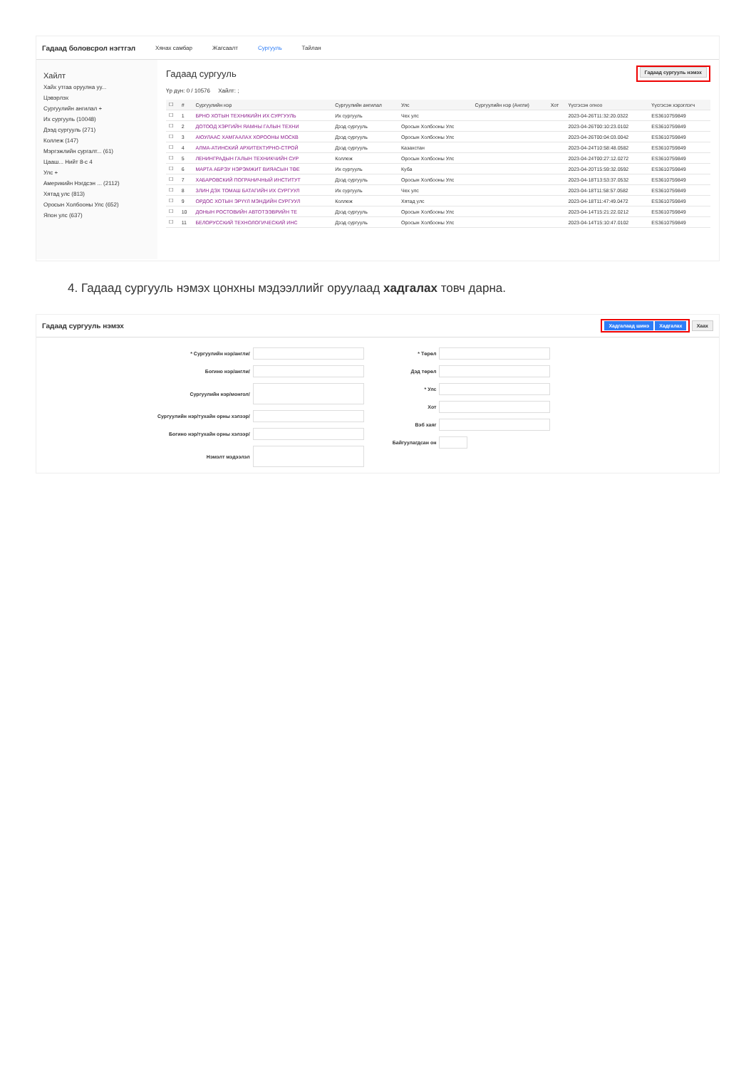Гадаад боловсрол нэгтгэл Хянах самбар Жагсаалт Сургууль Тайлан
Хайлт
Хайх утгаа оруулна уу...
Цэвэрлэх
Сургуулийн ангилал +
Их сургууль (10048)
Дээд сургууль (271)
Коллеж (147)
Мэргэжлийн сургалт... (61)
Цааш... Нийт 8-с 4
Улс +
Америкийн Нэгдсэн ... (2112)
Хятад улс (813)
Оросын Холбооны Улс (652)
Япон улс (637)
Гадаад сургууль
Гадаад сургууль нэмэх
Үр дүн: 0 / 10576 Хайлт: ;
| ☐ | # | Сургуулийн нэр | Сургуулийн ангилал | Улс | Сургуулийн нэр (Англи) | Хот | Үүсгэсэн огноо | Үүсгэсэн хэрэглэгч |
| --- | --- | --- | --- | --- | --- | --- | --- | --- |
| ☐ | 1 | БРНО ХОТЫН ТЕХНИКИЙН ИХ СУРГУУЛЬ | Их сургууль | Чех улс | | | 2023-04-26T11:32:20.0322 | ES3610759849 |
| ☐ | 2 | ДОТООД ХЭРГИЙН ЯАМНЫ ГАЛЫН ТЕХНИ | Дээд сургууль | Оросын Холбооны Улс | | | 2023-04-26T00:10:23.0102 | ES3610759849 |
| ☐ | 3 | АЮУЛААС ХАМГААЛАХ ХОРООНЫ МОСКВ | Дээд сургууль | Оросын Холбооны Улс | | | 2023-04-26T00:04:03.0042 | ES3610759849 |
| ☐ | 4 | АЛМА-АТИНСКИЙ АРХИТЕКТУРНО-СТРОЙ | Дээд сургууль | Казахстан | | | 2023-04-24T10:58:48.0582 | ES3610759849 |
| ☐ | 5 | ЛЕНИНГРАДЫН ГАЛЫН ТЕХНИКЧИЙН СУР | Коллеж | Оросын Холбооны Улс | | | 2023-04-24T00:27:12.0272 | ES3610759849 |
| ☐ | 6 | МАРТА АБРЭУ НЭРЭМЖИТ ВИЯАСЫН ТӨЕ | Их сургууль | Куба | | | 2023-04-20T15:59:32.0592 | ES3610759849 |
| ☐ | 7 | ХАБАРОВСКИЙ ПОГРАНИЧНЫЙ ИНСТИТУТ | Дээд сургууль | Оросын Холбооны Улс | | | 2023-04-18T13:53:37.0532 | ES3610759849 |
| ☐ | 8 | ЗЛИН ДЭХ ТОМАШ БАТАГИЙН ИХ СУРГУУЛ | Их сургууль | Чех улс | | | 2023-04-18T11:58:57.0582 | ES3610759849 |
| ☐ | 9 | ОРДОС ХОТЫН ЭРҮҮЛ МЭНДИЙН СУРГУУЛ | Коллеж | Хятад улс | | | 2023-04-18T11:47:49.0472 | ES3610759849 |
| ☐ | 10 | ДОНЫН РОСТОВИЙН АВТОТЭЭВРИЙН ТЕ | Дээд сургууль | Оросын Холбооны Улс | | | 2023-04-14T15:21:22.0212 | ES3610759849 |
| ☐ | 11 | БЕЛОРУССКИЙ ТЕХНОЛОГИЧЕСКИЙ ИНС | Дээд сургууль | Оросын Холбооны Улс | | | 2023-04-14T15:10:47.0102 | ES3610759849 |
4. Гадаад сургууль нэмэх цонхны мэдээллийг оруулаад хадгалах товч дарна.
Гадаад сургууль нэмэх Хадгалаад шинэ Хадгалах Хаах
* Сургуулийн нэр/англи/
Богино нэр/англи/
Сургуулийн нэр/монгол/
Сургуулийн нэр/тухайн орны хэлээр/
Богино нэр/тухайн орны хэлээр/
Нэмэлт мэдээлэл
* Төрөл
Дэд төрөл
* Улс
Хот
Вэб хаяг
Байгуулагдсан он